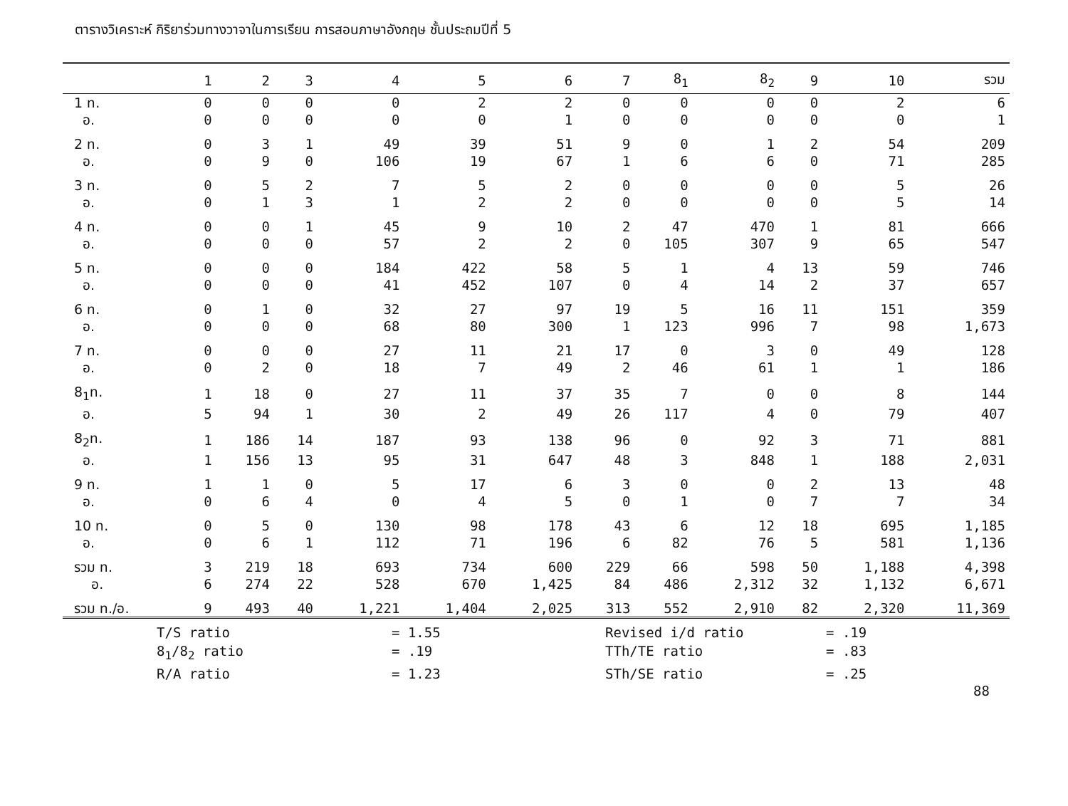ตารางวิเคราะห์ กิริยาร่วมทางวาจาในการเรียน การสอนภาษาอังกฤษ ชั้นประถมปีที่ 5
| | 1 | 2 | 3 | 4 | 5 | 6 | 7 | 8<sub>1</sub> | 8<sub>2</sub> | 9 | 10 | รวม |
| --- | --- | --- | --- | --- | --- | --- | --- | --- | --- | --- | --- | --- |
| 1 ท. | 0 | 0 | 0 | 0 | 2 | 2 | 0 | 0 | 0 | 0 | 2 | 6 |
| อ. | 0 | 0 | 0 | 0 | 0 | 1 | 0 | 0 | 0 | 0 | 0 | 1 |
| 2 ท. | 0 | 3 | 1 | 49 | 39 | 51 | 9 | 0 | 1 | 2 | 54 | 209 |
| อ. | 0 | 9 | 0 | 106 | 19 | 67 | 1 | 6 | 6 | 0 | 71 | 285 |
| 3 ท. | 0 | 5 | 2 | 7 | 5 | 2 | 0 | 0 | 0 | 0 | 5 | 26 |
| อ. | 0 | 1 | 3 | 1 | 2 | 2 | 0 | 0 | 0 | 0 | 5 | 14 |
| 4 ท. | 0 | 0 | 1 | 45 | 9 | 10 | 2 | 47 | 470 | 1 | 81 | 666 |
| อ. | 0 | 0 | 0 | 57 | 2 | 2 | 0 | 105 | 307 | 9 | 65 | 547 |
| 5 ท. | 0 | 0 | 0 | 184 | 422 | 58 | 5 | 1 | 4 | 13 | 59 | 746 |
| อ. | 0 | 0 | 0 | 41 | 452 | 107 | 0 | 4 | 14 | 2 | 37 | 657 |
| 6 ท. | 0 | 1 | 0 | 32 | 27 | 97 | 19 | 5 | 16 | 11 | 151 | 359 |
| อ. | 0 | 0 | 0 | 68 | 80 | 300 | 1 | 123 | 996 | 7 | 98 | 1,673 |
| 7 ท. | 0 | 0 | 0 | 27 | 11 | 21 | 17 | 0 | 3 | 0 | 49 | 128 |
| อ. | 0 | 2 | 0 | 18 | 7 | 49 | 2 | 46 | 61 | 1 | 1 | 186 |
| 8<sub>1</sub>ท. | 1 | 18 | 0 | 27 | 11 | 37 | 35 | 7 | 0 | 0 | 8 | 144 |
| อ. | 5 | 94 | 1 | 30 | 2 | 49 | 26 | 117 | 4 | 0 | 79 | 407 |
| 8<sub>2</sub>ท. | 1 | 186 | 14 | 187 | 93 | 138 | 96 | 0 | 92 | 3 | 71 | 881 |
| อ. | 1 | 156 | 13 | 95 | 31 | 647 | 48 | 3 | 848 | 1 | 188 | 2,031 |
| 9 ท. | 1 | 1 | 0 | 5 | 17 | 6 | 3 | 0 | 0 | 2 | 13 | 48 |
| อ. | 0 | 6 | 4 | 0 | 4 | 5 | 0 | 1 | 0 | 7 | 7 | 34 |
| 10 ท. | 0 | 5 | 0 | 130 | 98 | 178 | 43 | 6 | 12 | 18 | 695 | 1,185 |
| อ. | 0 | 6 | 1 | 112 | 71 | 196 | 6 | 82 | 76 | 5 | 581 | 1,136 |
| รวม ท. | 3 | 219 | 18 | 693 | 734 | 600 | 229 | 66 | 598 | 50 | 1,188 | 4,398 |
| อ. | 6 | 274 | 22 | 528 | 670 | 1,425 | 84 | 486 | 2,312 | 32 | 1,132 | 6,671 |
| รวม ท./อ. | 9 | 493 | 40 | 1,221 | 1,404 | 2,025 | 313 | 552 | 2,910 | 82 | 2,320 | 11,369 |
T/S ratio
= 1.55
Revised i/d ratio
= .19
8<sub>1</sub>/8<sub>2</sub> ratio
= .19
TTh/TE ratio
= .83
R/A ratio
= 1.23
STh/SE ratio
= .25
88